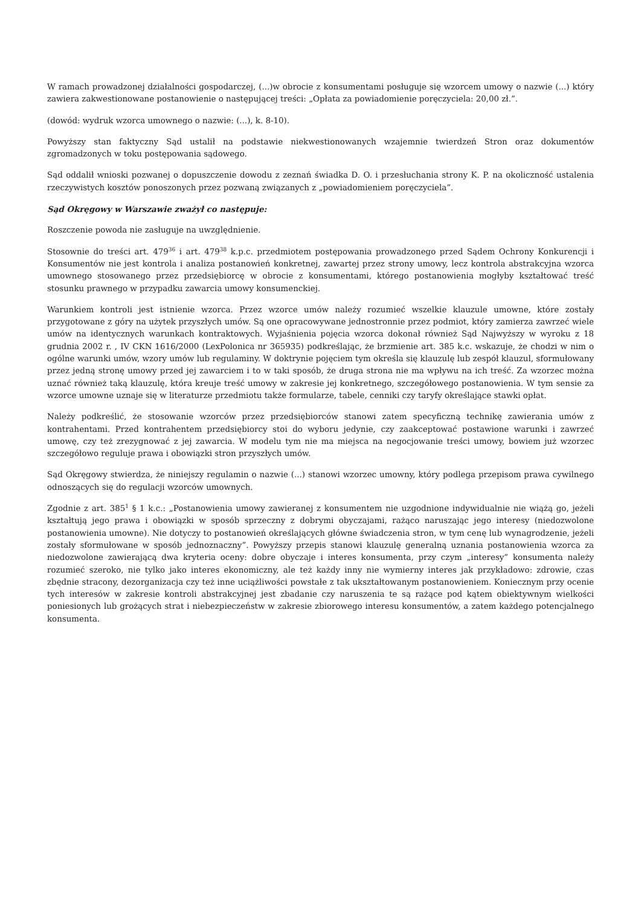W ramach prowadzonej działalności gospodarczej, (...)w obrocie z konsumentami posługuje się wzorcem umowy o nazwie (...) który zawiera zakwestionowane postanowienie o następującej treści: „Opłata za powiadomienie poręczyciela: 20,00 zł.”.
(dowód: wydruk wzorca umownego o nazwie: (...), k. 8-10).
Powyższy stan faktyczny Sąd ustalił na podstawie niekwestionowanych wzajemnie twierdzeń Stron oraz dokumentów zgromadzonych w toku postępowania sądowego.
Sąd oddalił wnioski pozwanej o dopuszczenie dowodu z zeznań świadka D. O. i przesłuchania strony K. P. na okoliczność ustalenia rzeczywistych kosztów ponoszonych przez pozwaną związanych z „powiadomieniem poręczyciela”.
Sąd Okręgowy w Warszawie zważył co następuje:
Roszczenie powoda nie zasługuje na uwzględnienie.
Stosownie do treści art. 479<sup>36</sup> i art. 479<sup>38</sup> k.p.c. przedmiotem postępowania prowadzonego przed Sądem Ochrony Konkurencji i Konsumentów nie jest kontrola i analiza postanowień konkretnej, zawartej przez strony umowy, lecz kontrola abstrakcyjna wzorca umownego stosowanego przez przedsiębiorcę w obrocie z konsumentami, którego postanowienia mogłyby kształtować treść stosunku prawnego w przypadku zawarcia umowy konsumenckiej.
Warunkiem kontroli jest istnienie wzorca. Przez wzorce umów należy rozumieć wszelkie klauzule umowne, które zostały przygotowane z góry na użytek przyszłych umów. Są one opracowywane jednostronnie przez podmiot, który zamierza zawrzeć wiele umów na identycznych warunkach kontraktowych. Wyjaśnienia pojęcia wzorca dokonał również Sąd Najwyższy w wyroku z 18 grudnia 2002 r. , IV CKN 1616/2000 (LexPolonica nr 365935) podkreślając, że brzmienie art. 385 k.c. wskazuje, że chodzi w nim o ogólne warunki umów, wzory umów lub regulaminy. W doktrynie pojęciem tym określa się klauzulę lub zespół klauzul, sformułowany przez jedną stronę umowy przed jej zawarciem i to w taki sposób, że druga strona nie ma wpływu na ich treść. Za wzorzec można uznać również taką klauzulę, która kreuje treść umowy w zakresie jej konkretnego, szczegółowego postanowienia. W tym sensie za wzorce umowne uznaje się w literaturze przedmiotu także formularze, tabele, cenniki czy taryfy określające stawki opłat.
Należy podkreślić, że stosowanie wzorców przez przedsiębiorców stanowi zatem specyficzną technikę zawierania umów z kontrahentami. Przed kontrahentem przedsiębiorcy stoi do wyboru jedynie, czy zaakceptować postawione warunki i zawrzeć umowę, czy też zrezygnować z jej zawarcia. W modelu tym nie ma miejsca na negocjowanie treści umowy, bowiem już wzorzec szczegółowo reguluje prawa i obowiązki stron przyszłych umów.
Sąd Okręgowy stwierdza, że niniejszy regulamin o nazwie (...) stanowi wzorzec umowny, który podlega przepisom prawa cywilnego odnoszących się do regulacji wzorców umownych.
Zgodnie z art. 385<sup>1</sup> § 1 k.c.: „Postanowienia umowy zawieranej z konsumentem nie uzgodnione indywidualnie nie wiążą go, jeżeli kształtują jego prawa i obowiązki w sposób sprzeczny z dobrymi obyczajami, rażąco naruszając jego interesy (niedozwolone postanowienia umowne). Nie dotyczy to postanowień określających główne świadczenia stron, w tym cenę lub wynagrodzenie, jeżeli zostały sformułowane w sposób jednoznaczny”. Powyższy przepis stanowi klauzulę generalną uznania postanowienia wzorca za niedozwolone zawierającą dwa kryteria oceny: dobre obyczaje i interes konsumenta, przy czym „interesy” konsumenta należy rozumieć szeroko, nie tylko jako interes ekonomiczny, ale też każdy inny nie wymierny interes jak przykładowo: zdrowie, czas zbędnie stracony, dezorganizacja czy też inne uciążliwości powstałe z tak ukształtowanym postanowieniem. Koniecznym przy ocenie tych interesów w zakresie kontroli abstrakcyjnej jest zbadanie czy naruszenia te są rażące pod kątem obiektywnym wielkości poniesionych lub grożących strat i niebezpieczeństw w zakresie zbiorowego interesu konsumentów, a zatem każdego potencjalnego konsumenta.